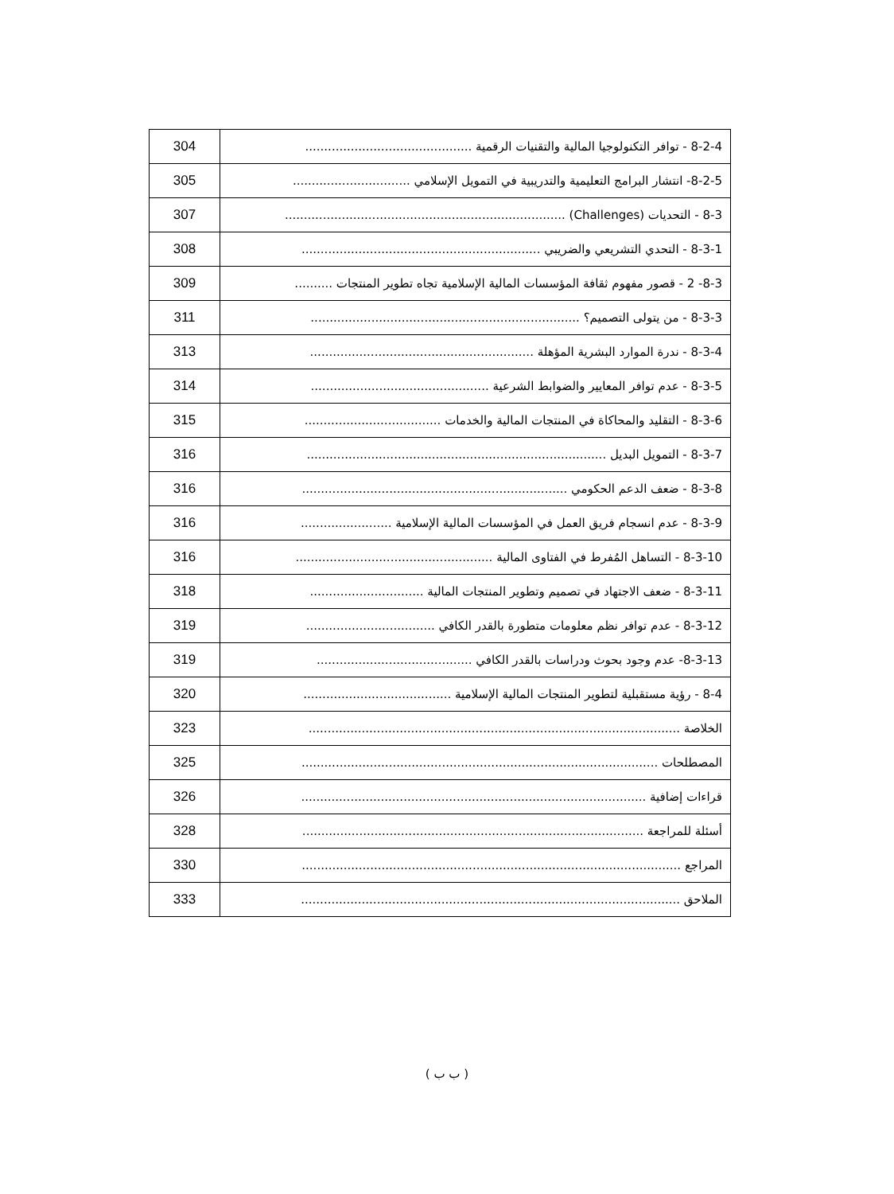| 8-2-4 - توافر التكنولوجيا المالية والتقنيات الرقمية ............................................ | 304 |
| 8-2-5- انتشار البرامج التعليمية والتدريبية في التمويل الإسلامي ............................... | 305 |
| 8-3 - التحديات (Challenges) .......................................................................... | 307 |
| 8-3-1 - التحدي التشريعي والضريبي ............................................................... | 308 |
| 8-3- 2 - قصور مفهوم ثقافة المؤسسات المالية الإسلامية تجاه تطوير المنتجات .......... | 309 |
| 8-3-3 - من يتولى التصميم؟ ....................................................................... | 311 |
| 8-3-4 - ندرة الموارد البشرية المؤهلة ........................................................... | 313 |
| 8-3-5 - عدم توافر المعايير والضوابط الشرعية ............................................... | 314 |
| 8-3-6 - التقليد والمحاكاة في المنتجات المالية والخدمات .................................... | 315 |
| 8-3-7 - التمويل البديل ............................................................................... | 316 |
| 8-3-8 - ضعف الدعم الحكومي ...................................................................... | 316 |
| 8-3-9 - عدم انسجام فريق العمل في المؤسسات المالية الإسلامية ........................ | 316 |
| 8-3-10 - التساهل المُفرط في الفتاوى المالية .................................................... | 316 |
| 8-3-11 - ضعف الاجتهاد في تصميم وتطوير المنتجات المالية .............................. | 318 |
| 8-3-12 - عدم توافر نظم معلومات متطورة بالقدر الكافي .................................. | 319 |
| 8-3-13- عدم وجود بحوث ودراسات بالقدر الكافي ......................................... | 319 |
| 8-4 - رؤية مستقبلية لتطوير المنتجات المالية الإسلامية ....................................... | 320 |
| الخلاصة .................................................................................................. | 323 |
| المصطلحات .............................................................................................. | 325 |
| قراءات إضافية ........................................................................................... | 326 |
| أسئلة للمراجعة .......................................................................................... | 328 |
| المراجع .................................................................................................... | 330 |
| الملاحق .................................................................................................... | 333 |
( ب ب )